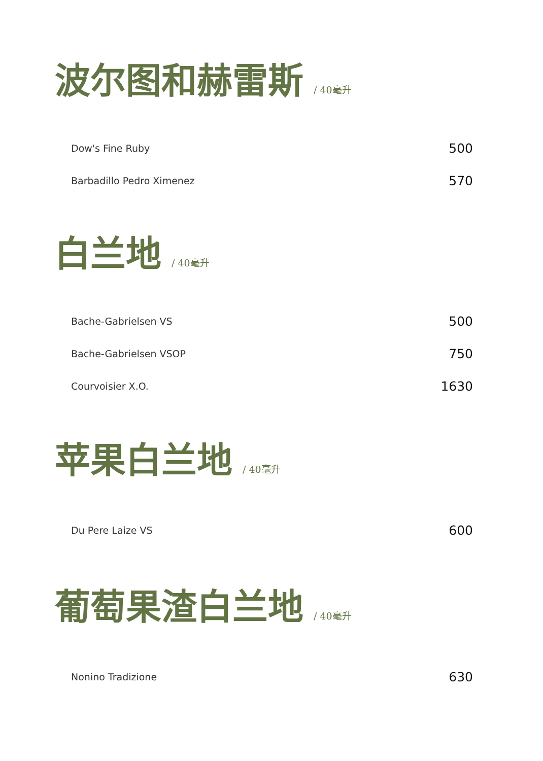波尔图和赫雷斯 / 40毫升
Dow's Fine Ruby 500
Barbadillo Pedro Ximenez 570
白兰地 / 40毫升
Bache-Gabrielsen VS 500
Bache-Gabrielsen VSOP 750
Courvoisier X.O. 1630
苹果白兰地 / 40毫升
Du Pere Laize VS 600
葡萄果渣白兰地 / 40毫升
Nonino Tradizione 630